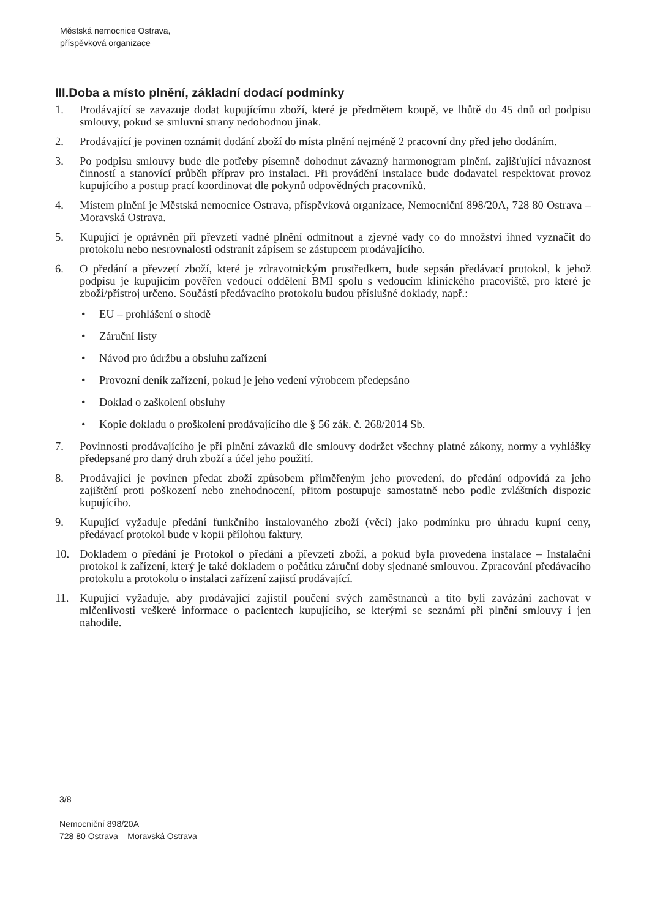Městská nemocnice Ostrava,
příspěvková organizace
III.Doba a místo plnění, základní dodací podmínky
1. Prodávající se zavazuje dodat kupujícímu zboží, které je předmětem koupě, ve lhůtě do 45 dnů od podpisu smlouvy, pokud se smluvní strany nedohodnou jinak.
2. Prodávající je povinen oznámit dodání zboží do místa plnění nejméně 2 pracovní dny před jeho dodáním.
3. Po podpisu smlouvy bude dle potřeby písemně dohodnut závazný harmonogram plnění, zajišťující návaznost činností a stanovící průběh příprav pro instalaci. Při provádění instalace bude dodavatel respektovat provoz kupujícího a postup prací koordinovat dle pokynů odpovědných pracovníků.
4. Místem plnění je Městská nemocnice Ostrava, příspěvková organizace, Nemocniční 898/20A, 728 80 Ostrava – Moravská Ostrava.
5. Kupující je oprávněn při převzetí vadné plnění odmítnout a zjevné vady co do množství ihned vyznačit do protokolu nebo nesrovnalosti odstranit zápisem se zástupcem prodávajícího.
6. O předání a převzetí zboží, které je zdravotnickým prostředkem, bude sepsán předávací protokol, k jehož podpisu je kupujícím pověřen vedoucí oddělení BMI spolu s vedoucím klinického pracoviště, pro které je zboží/přístroj určeno. Součástí předávacího protokolu budou příslušné doklady, např.:
• EU – prohlášení o shodě
• Záruční listy
• Návod pro údržbu a obsluhu zařízení
• Provozní deník zařízení, pokud je jeho vedení výrobcem předepsáno
• Doklad o zaškolení obsluhy
• Kopie dokladu o proškolení prodávajícího dle § 56 zák. č. 268/2014 Sb.
7. Povinností prodávajícího je při plnění závazků dle smlouvy dodržet všechny platné zákony, normy a vyhlášky předepsané pro daný druh zboží a účel jeho použití.
8. Prodávající je povinen předat zboží způsobem přiměřeným jeho provedení, do předání odpovídá za jeho zajištění proti poškození nebo znehodnocení, přitom postupuje samostatně nebo podle zvláštních dispozic kupujícího.
9. Kupující vyžaduje předání funkčního instalovaného zboží (věci) jako podmínku pro úhradu kupní ceny, předávací protokol bude v kopii přílohou faktury.
10. Dokladem o předání je Protokol o předání a převzetí zboží, a pokud byla provedena instalace – Instalační protokol k zařízení, který je také dokladem o počátku záruční doby sjednané smlouvou. Zpracování předávacího protokolu a protokolu o instalaci zařízení zajistí prodávající.
11. Kupující vyžaduje, aby prodávající zajistil poučení svých zaměstnanců a tito byli zavázáni zachovat v mlčenlivosti veškeré informace o pacientech kupujícího, se kterými se seznámí při plnění smlouvy i jen nahodile.
3/8
Nemocniční 898/20A
728 80 Ostrava – Moravská Ostrava